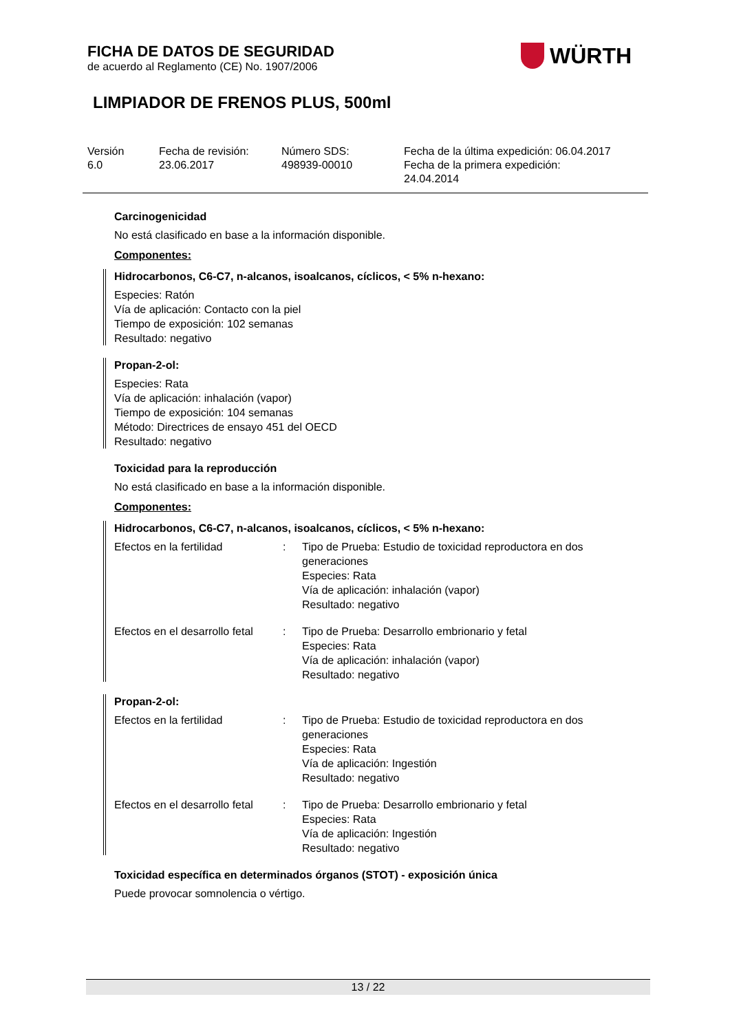FICHA DE DATOS DE SEGURIDAD
de acuerdo al Reglamento (CE) No. 1907/2006
WÜRTH
LIMPIADOR DE FRENOS PLUS, 500ml
Versión
6.0
Fecha de revisión:
23.06.2017
Número SDS:
498939-00010
Fecha de la última expedición: 06.04.2017
Fecha de la primera expedición:
24.04.2014
Carcinogenicidad
No está clasificado en base a la información disponible.
Componentes:
Hidrocarbonos, C6-C7, n-alcanos, isoalcanos, cíclicos, < 5% n-hexano:
Especies: Ratón
Vía de aplicación: Contacto con la piel
Tiempo de exposición: 102 semanas
Resultado: negativo
Propan-2-ol:
Especies: Rata
Vía de aplicación: inhalación (vapor)
Tiempo de exposición: 104 semanas
Método: Directrices de ensayo 451 del OECD
Resultado: negativo
Toxicidad para la reproducción
No está clasificado en base a la información disponible.
Componentes:
Hidrocarbonos, C6-C7, n-alcanos, isoalcanos, cíclicos, < 5% n-hexano:
Efectos en la fertilidad : Tipo de Prueba: Estudio de toxicidad reproductora en dos generaciones
Especies: Rata
Vía de aplicación: inhalación (vapor)
Resultado: negativo
Efectos en el desarrollo fetal
: Tipo de Prueba: Desarrollo embrionario y fetal
Especies: Rata
Vía de aplicación: inhalación (vapor)
Resultado: negativo
Propan-2-ol:
Efectos en la fertilidad : Tipo de Prueba: Estudio de toxicidad reproductora en dos generaciones
Especies: Rata
Vía de aplicación: Ingestión
Resultado: negativo
Efectos en el desarrollo fetal
: Tipo de Prueba: Desarrollo embrionario y fetal
Especies: Rata
Vía de aplicación: Ingestión
Resultado: negativo
Toxicidad específica en determinados órganos (STOT) - exposición única
Puede provocar somnolencia o vértigo.
13 / 22